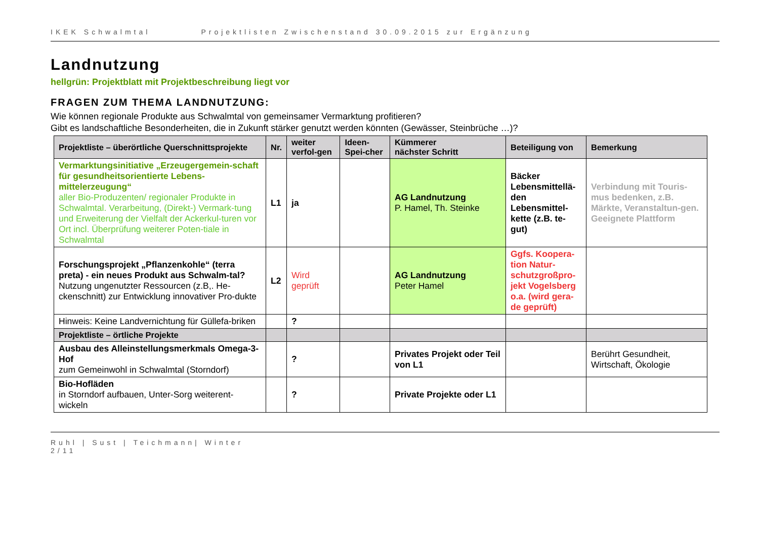IKEK Schwalmtal Projektlisten Zwischenstand 30.09.2015 zur Ergänzung
Landnutzung
hellgrün: Projektblatt mit Projektbeschreibung liegt vor
FRAGEN ZUM THEMA LANDNUTZUNG:
Wie können regionale Produkte aus Schwalmtal von gemeinsamer Vermarktung profitieren?
Gibt es landschaftliche Besonderheiten, die in Zukunft stärker genutzt werden könnten (Gewässer, Steinbrüche …)?
| Projektliste – überörtliche Querschnittsprojekte | Nr. | weiter verfol-gen | Ideen-Spei-cher | Kümmerer nächster Schritt | Beteiligung von | Bemerkung |
| --- | --- | --- | --- | --- | --- | --- |
| Vermarktungsinitiative „Erzeugergemein-schaft für gesundheitsorientierte Lebens-mittelerzeugung“ aller Bio-Produzenten/ regionaler Produkte in Schwalmtal. Verarbeitung, (Direkt-) Vermark-tung und Erweiterung der Vielfalt der Ackerkul-turen vor Ort incl. Überprüfung weiterer Poten-tiale in Schwalmtal | L1 | ja | | AG Landnutzung P. Hamel, Th. Steinke | Bäcker Lebensmittellä-den Lebensmittel-kette (z.B. te-gut) | Verbindung mit Touris-mus bedenken, z.B. Märkte, Veranstaltun-gen. Geeignete Plattform |
| Forschungsprojekt „Pflanzenkohle“ (terra preta) - ein neues Produkt aus Schwalm-tal? Nutzung ungenutzter Ressourcen (z.B,. He-ckenschnitt) zur Entwicklung innovativer Pro-dukte | L2 | Wird geprüft | | AG Landnutzung Peter Hamel | Ggfs. Koopera-tion Natur-schutzgroßpro-jekt Vogelsberg o.a. (wird gera-de geprüft) | |
| Hinweis: Keine Landvernichtung für Güllefa-briken | | ? | | | | |
| Projektliste – örtliche Projekte | | | | | | |
| Ausbau des Alleinstellungsmerkmals Omega-3-Hof zum Gemeinwohl in Schwalmtal (Storndorf) | | ? | | Privates Projekt oder Teil von L1 | | Berührt Gesundheit, Wirtschaft, Ökologie |
| Bio-Hofläden in Storndorf aufbauen, Unter-Sorg weiterent-wickeln | | ? | | Private Projekte oder L1 | | |
Ruhl | Sust | Teichmann| Winter
2/11